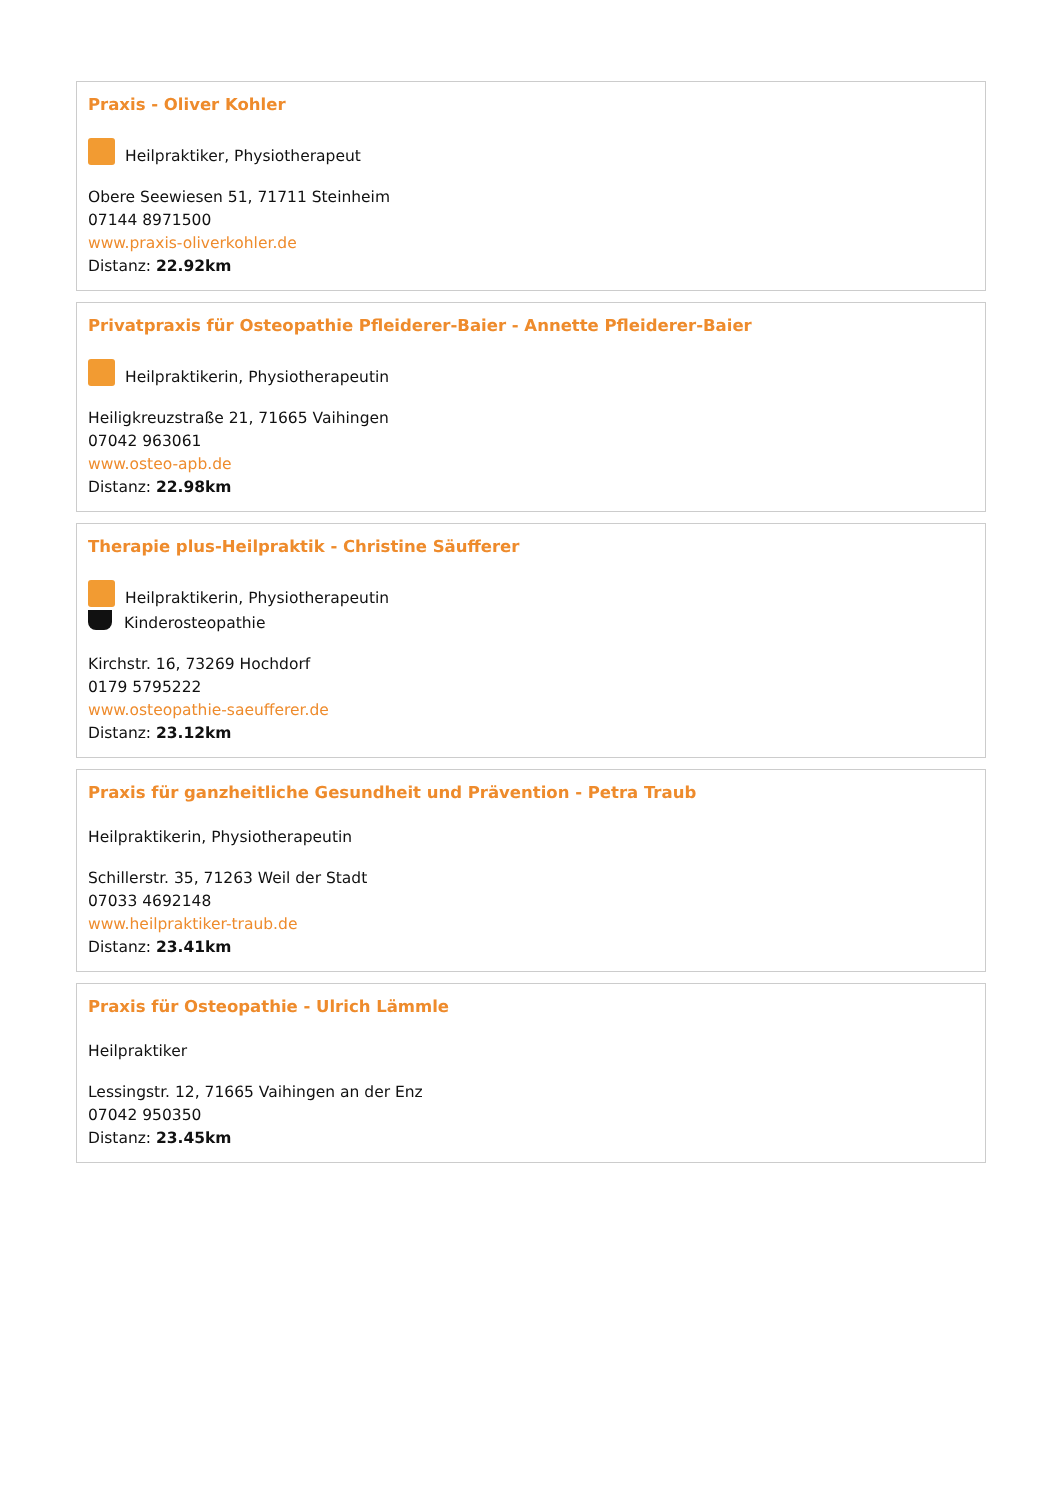Praxis - Oliver Kohler
Heilpraktiker, Physiotherapeut
Obere Seewiesen 51, 71711 Steinheim
07144 8971500
www.praxis-oliverkohler.de
Distanz: 22.92km
Privatpraxis für Osteopathie Pfleiderer-Baier - Annette Pfleiderer-Baier
Heilpraktikerin, Physiotherapeutin
Heiligkreuzstraße 21, 71665 Vaihingen
07042 963061
www.osteo-apb.de
Distanz: 22.98km
Therapie plus-Heilpraktik - Christine Säufferer
Heilpraktikerin, Physiotherapeutin
Kinderosteopathie
Kirchstr. 16, 73269 Hochdorf
0179 5795222
www.osteopathie-saeufferer.de
Distanz: 23.12km
Praxis für ganzheitliche Gesundheit und Prävention - Petra Traub
Heilpraktikerin, Physiotherapeutin
Schillerstr. 35, 71263 Weil der Stadt
07033 4692148
www.heilpraktiker-traub.de
Distanz: 23.41km
Praxis für Osteopathie - Ulrich Lämmle
Heilpraktiker
Lessingstr. 12, 71665 Vaihingen an der Enz
07042 950350
Distanz: 23.45km